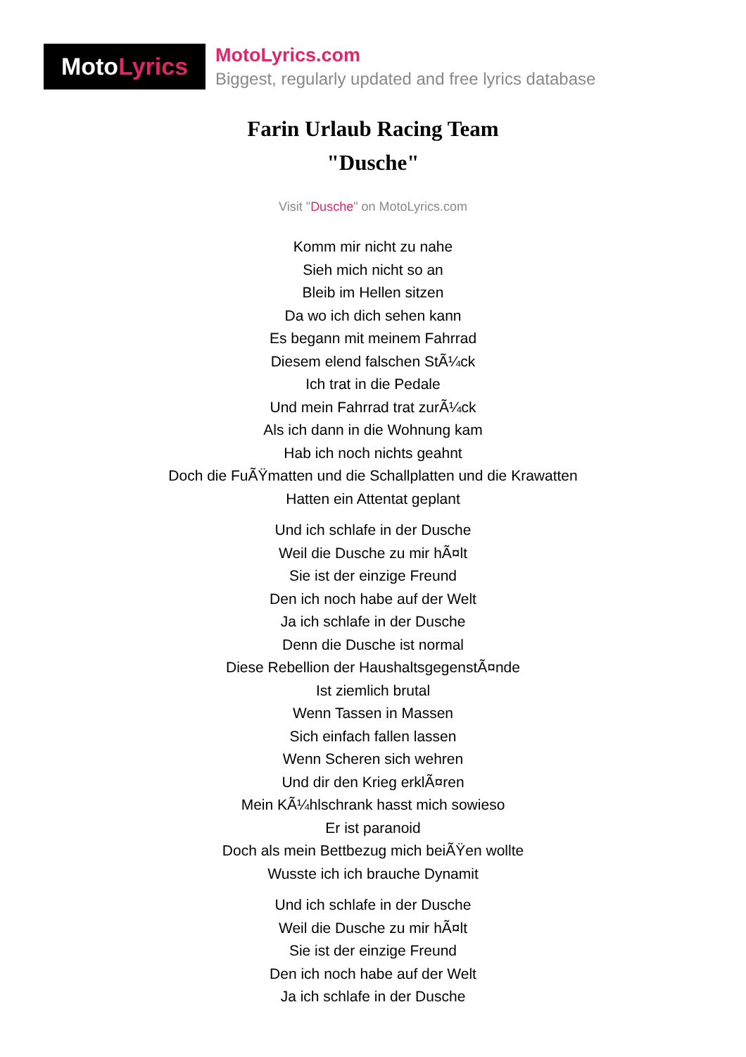Moto Lyrics
MotoLyrics.com
Biggest, regularly updated and free lyrics database
Farin Urlaub Racing Team
"Dusche"
Visit "Dusche" on MotoLyrics.com
Komm mir nicht zu nahe
Sieh mich nicht so an
Bleib im Hellen sitzen
Da wo ich dich sehen kann
Es begann mit meinem Fahrrad
Diesem elend falschen StÃ¼ck
Ich trat in die Pedale
Und mein Fahrrad trat zurÃ¼ck
Als ich dann in die Wohnung kam
Hab ich noch nichts geahnt
Doch die FuÃŸmatten und die Schallplatten und die Krawatten
Hatten ein Attentat geplant
Und ich schlafe in der Dusche
Weil die Dusche zu mir hÃ¤lt
Sie ist der einzige Freund
Den ich noch habe auf der Welt
Ja ich schlafe in der Dusche
Denn die Dusche ist normal
Diese Rebellion der HaushaltsgegenstÃ¤nde
Ist ziemlich brutal
Wenn Tassen in Massen
Sich einfach fallen lassen
Wenn Scheren sich wehren
Und dir den Krieg erklÃ¤ren
Mein KÃ¼hlschrank hasst mich sowieso
Er ist paranoid
Doch als mein Bettbezug mich beiÃŸen wollte
Wusste ich ich brauche Dynamit
Und ich schlafe in der Dusche
Weil die Dusche zu mir hÃ¤lt
Sie ist der einzige Freund
Den ich noch habe auf der Welt
Ja ich schlafe in der Dusche